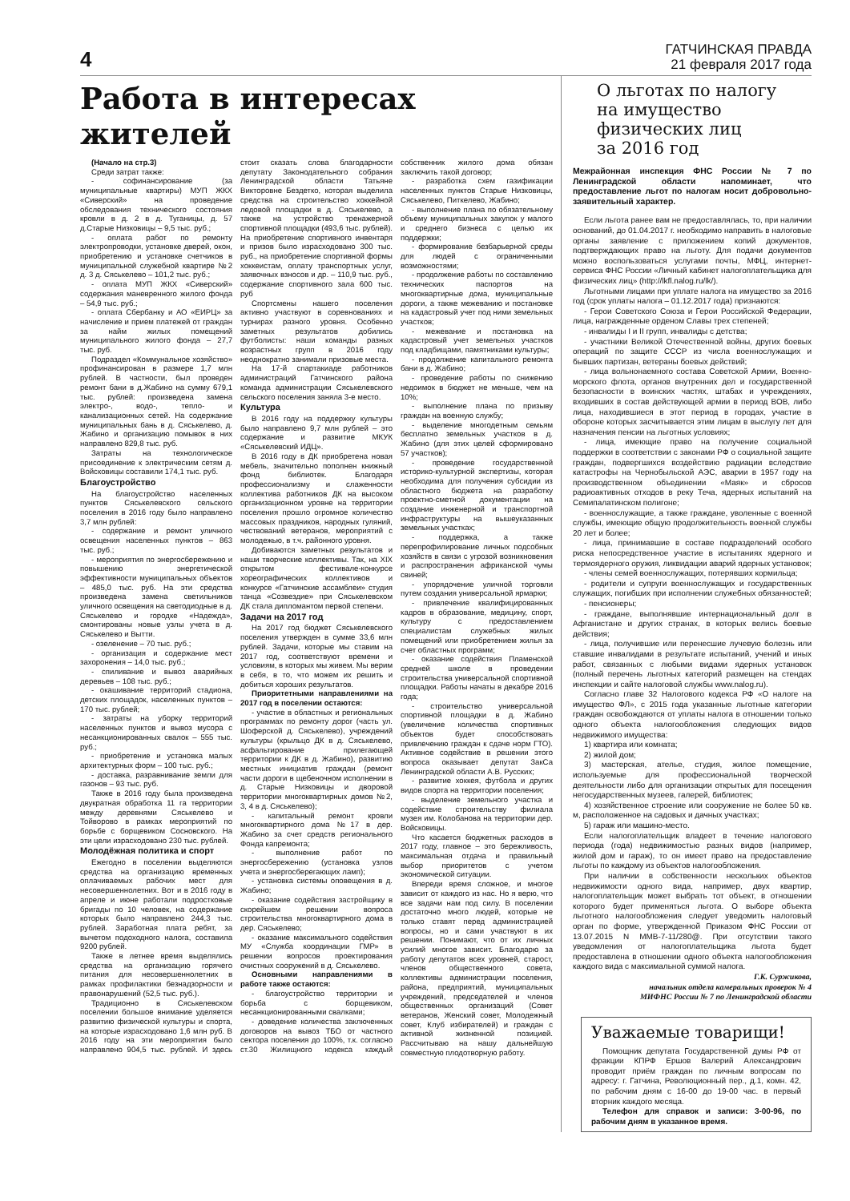4
ГАТЧИНСКАЯ ПРАВДА
21 февраля 2017 года
Работа в интересах жителей
(Начало на стр.3)
Среди затрат также:
- софинансирование (за муниципальные квартиры) МУП ЖКХ «Сиверский» на проведение обследования технического состояния кровли в д. 2 в д. Туганицы, д. 57 д.Старые Низковицы – 9,5 тыс. руб.;
- оплата работ по ремонту электропроводки, установке дверей, окон, приобретению и установке счетчиков в муниципальной служебной квартире №2 д. 3 д. Сяськелево – 101,2 тыс. руб.;
- оплата МУП ЖКХ «Сиверский» содержания маневренного жилого фонда – 54,9 тыс. руб.;
- оплата Сбербанку и АО «ЕИРЦ» за начисление и прием платежей от граждан за найм жилых помещений муниципального жилого фонда – 27,7 тыс. руб.
Подраздел «Коммунальное хозяйство» профинансирован в размере 1,7 млн рублей. В частности, был проведен ремонт бани в д.Жабино на сумму 679,1 тыс. рублей: произведена замена электро-, водо-, тепло- и канализационных сетей. На содержание муниципальных бань в д. Сяськелево, д. Жабино и организацию помывок в них направлено 829,8 тыс. руб.
Затраты на технологическое присоединение к электрическим сетям д. Войсковицы составили 174,1 тыс. руб.
Благоустройство
На благоустройство населенных пунктов Сяськелевского сельского поселения в 2016 году было направлено 3,7 млн рублей:
- содержание и ремонт уличного освещения населенных пунктов – 863 тыс. руб.;
- мероприятия по энергосбережению и повышению энергетической эффективности муниципальных объектов – 485,0 тыс. руб. На эти средства произведена замена светильников уличного освещения на светодиодные в д. Сяськелево и городке «Надежда», смонтированы новые узлы учета в д. Сяськелево и Вытти.
- озеленение – 70 тыс. руб.;
- организация и содержание мест захоронения – 14,0 тыс. руб.;
- спиливание и вывоз аварийных деревьев – 108 тыс. руб.;
- окашивание территорий стадиона, детских площадок, населенных пунктов – 170 тыс. рублей;
- затраты на уборку территорий населенных пунктов и вывоз мусора с несанкционированных свалок – 555 тыс. руб.;
- приобретение и установка малых архитектурных форм – 100 тыс. руб.;
- доставка, разравнивание земли для газонов – 93 тыс. руб.
Также в 2016 году была произведена двукратная обработка 11 га территории между деревнями Сяськелево и Тойворово в рамках мероприятий по борьбе с борщевиком Сосновского. На эти цели израсходовано 230 тыс. рублей.
Молодёжная политика и спорт
Ежегодно в поселении выделяются средства на организацию временных оплачиваемых рабочих мест для несовершеннолетних. Вот и в 2016 году в апреле и июне работали подростковые бригады по 10 человек, на содержание которых было направлено 244,3 тыс. рублей. Заработная плата ребят, за вычетом подоходного налога, составила 9200 рублей.
Также в летнее время выделялись средства на организацию горячего питания для несовершеннолетних в рамках профилактики безнадзорности и правонарушений (52,5 тыс. руб.).
Традиционно в Сяськелевском поселении большое внимание уделяется развитию физической культуры и спорта, на которые израсходовано 1,6 млн руб. В 2016 году на эти мероприятия было направлено 904,5 тыс. рублей. И здесь стоит сказать слова благодарности депутату Законодательного собрания Ленинградской области Татьяне Викторовне Бездетко, которая выделила средства на строительство хоккейной ледовой площадки в д. Сяськелево, а также на устройство тренажерной спортивной площадки (493,6 тыс. рублей). На приобретение спортивного инвентаря и призов было израсходовано 300 тыс. руб., на приобретение спортивной формы хоккеистам, оплату транспортных услуг, заявочных взносов и др. – 110,9 тыс. руб., содержание спортивного зала 600 тыс. руб
Спортсмены нашего поселения активно участвуют в соревнованиях и турнирах разного уровня. Особенно заметных результатов добились футболисты: наши команды разных возрастных групп в 2016 году неоднократно занимали призовые места.
На 17-й спартакиаде работников администраций Гатчинского района команда администрации Сяськелевского сельского поселения заняла 3-е место.
Культура
В 2016 году на поддержку культуры было направлено 9,7 млн рублей – это содержание и развитие МКУК «Сяськелевский ИДЦ».
В 2016 году в ДК приобретена новая мебель, значительно пополнен книжный фонд библиотек. Благодаря профессионализму и слаженности коллектива работников ДК на высоком организационном уровне на территории поселения прошло огромное количество массовых праздников, народных гуляний, чествований ветеранов, мероприятий с молодежью, в т.ч. районного уровня.
Добиваются заметных результатов и наши творческие коллективы. Так, на XIX открытом фестивале-конкурсе хореографических коллективов и конкурсе «Гатчинские ассамблеи» студия танца «Созвездие» при Сяськелевском ДК стала дипломантом первой степени.
Задачи на 2017 год
На 2017 год бюджет Сяськелевского поселения утвержден в сумме 33,6 млн рублей. Задачи, которые мы ставим на 2017 год, соответствуют времени и условиям, в которых мы живем. Мы верим в себя, в то, что можем их решить и добиться хороших результатов.
Приоритетными направлениями на 2017 год в поселении остаются:
- участие в областных и региональных программах по ремонту дорог (часть ул. Шоферской д. Сяськелево), учреждений культуры (крыльцо ДК в д. Сяськелево, асфальтирование прилегающей территории к ДК в д. Жабино), развитию местных инициатив граждан (ремонт части дороги в щебеночном исполнении в д. Старые Низковицы и дворовой территории многоквартирных домов №2, 3, 4 в д. Сяськелево);
- капитальный ремонт кровли многоквартирного дома №17 в дер. Жабино за счет средств регионального Фонда капремонта;
- выполнение работ по энергосбережению (установка узлов учета и энергосберегающих ламп);
- установка системы оповещения в д. Жабино;
- оказание содействия застройщику в скорейшем решении вопроса строительства многоквартирного дома в дер. Сяськелево;
- оказание максимального содействия МУ «Служба координации ГМР» в решении вопросов проектирования очистных сооружений в д. Сяськелево.
Основными направлениями в работе также остаются:
- благоустройство территории и борьба с борщевиком, несанкционированными свалками;
- доведение количества заключенных договоров на вывоз ТБО от частного сектора поселения до 100%, т.к. согласно ст.30 Жилищного кодекса каждый собственник жилого дома обязан заключить такой договор;
- разработка схем газификации населенных пунктов Старые Низковицы, Сяськелево, Питкелево, Жабино;
- выполнение плана по обязательному объему муниципальных закупок у малого и среднего бизнеса с целью их поддержки;
- формирование безбарьерной среды для людей с ограниченными возможностями;
- продолжение работы по составлению технических паспортов на многоквартирные дома, муниципальные дороги, а также межеванию и постановке на кадастровый учет под ними земельных участков;
- межевание и постановка на кадастровый учет земельных участков под кладбищами, памятниками культуры;
- продолжение капитального ремонта бани в д. Жабино;
- проведение работы по снижению недоимок в бюджет не меньше, чем на 10%;
- выполнение плана по призыву граждан на военную службу;
- выделение многодетным семьям бесплатно земельных участков в д. Жабино (для этих целей сформировано 57 участков);
- проведение государственной историко-культурной экспертизы, которая необходима для получения субсидии из областного бюджета на разработку проектно-сметной документации на создание инженерной и транспортной инфраструктуры на вышеуказанных земельных участках;
- поддержка, а также перепрофилирование личных подсобных хозяйств в связи с угрозой возникновения и распространения африканской чумы свиней;
- упорядочение уличной торговли путем создания универсальной ярмарки;
- привлечение квалифицированных кадров в образование, медицину, спорт, культуру с предоставлением специалистам служебных жилых помещений или приобретением жилья за счет областных программ;
- оказание содействия Пламенской средней школе в проведении строительства универсальной спортивной площадки. Работы начаты в декабре 2016 года;
- строительство универсальной спортивной площадки в д. Жабино (увеличение количества спортивных объектов будет способствовать привлечению граждан к сдаче норм ГТО). Активное содействие в решении этого вопроса оказывает депутат ЗакСа Ленинградской области А.В. Русских;
- развитие хоккея, футбола и других видов спорта на территории поселения;
- выделение земельного участка и содействие строительству филиала музея им. Колобанова на территории дер. Войсковицы.
Что касается бюджетных расходов в 2017 году, главное – это бережливость, максимальная отдача и правильный выбор приоритетов с учетом экономической ситуации.
Впереди время сложное, и многое зависит от каждого из нас. Но я верю, что все задачи нам под силу. В поселении достаточно много людей, которые не только ставят перед администрацией вопросы, но и сами участвуют в их решении. Понимают, что от их личных усилий многое зависит. Благодарю за работу депутатов всех уровней, старост, членов общественного совета, коллективы администрации поселения, района, предприятий, муниципальных учреждений, председателей и членов общественных организаций (Совет ветеранов, Женский совет, Молодежный совет, Клуб избирателей) и граждан с активной жизненной позицией. Рассчитываю на нашу дальнейшую совместную плодотворную работу.
О льготах по налогу
на имущество физических лиц
за 2016 год
Межрайонная инспекция ФНС России № 7 по Ленинградской области напоминает, что предоставление льгот по налогам носит добровольно-заявительный характер.
Если льгота ранее вам не предоставлялась, то, при наличии оснований, до 01.04.2017 г. необходимо направить в налоговые органы заявление с приложением копий документов, подтверждающих право на льготу. Для подачи документов можно воспользоваться услугами почты, МФЦ, интернет-сервиса ФНС России «Личный кабинет налогоплательщика для физических лиц» (http://lkfl.nalog.ru/lk/).
Льготными лицами при уплате налога на имущество за 2016 год (срок уплаты налога – 01.12.2017 года) признаются:
- Герои Советского Союза и Герои Российской Федерации, лица, награжденные орденом Славы трех степеней;
- инвалиды I и II групп, инвалиды с детства;
- участники Великой Отечественной войны, других боевых операций по защите СССР из числа военнослужащих и бывших партизан, ветераны боевых действий;
- лица вольнонаемного состава Советской Армии, Военно-морского флота, органов внутренних дел и государственной безопасности в воинских частях, штабах и учреждениях, входивших в состав действующей армии в период ВОВ, либо лица, находившиеся в этот период в городах, участие в обороне которых засчитывается этим лицам в выслугу лет для назначения пенсии на льготных условиях;
- лица, имеющие право на получение социальной поддержки в соответствии с законами РФ о социальной защите граждан, подвергшихся воздействию радиации вследствие катастрофы на Чернобыльской АЭС, аварии в 1957 году на производственном объединении «Маяк» и сбросов радиоактивных отходов в реку Теча, ядерных испытаний на Семипалатинском полигоне;
- военнослужащие, а также граждане, уволенные с военной службы, имеющие общую продолжительность военной службы 20 лет и более;
- лица, принимавшие в составе подразделений особого риска непосредственное участие в испытаниях ядерного и термоядерного оружия, ликвидации аварий ядерных установок;
- члены семей военнослужащих, потерявших кормильца;
- родители и супруги военнослужащих и государственных служащих, погибших при исполнении служебных обязанностей;
- пенсионеры;
- граждане, выполнявшие интернациональный долг в Афганистане и других странах, в которых велись боевые действия;
- лица, получившие или перенесшие лучевую болезнь или ставшие инвалидами в результате испытаний, учений и иных работ, связанных с любыми видами ядерных установок (полный перечень льготных категорий размещен на стендах инспекции и сайте налоговой службы www.nalog.ru).
Согласно главе 32 Налогового кодекса РФ «О налоге на имущество ФЛ», с 2015 года указанные льготные категории граждан освобождаются от уплаты налога в отношении только одного объекта налогообложения следующих видов недвижимого имущества:
1) квартира или комната;
2) жилой дом;
3) мастерская, ателье, студия, жилое помещение, используемые для профессиональной творческой деятельности либо для организации открытых для посещения негосударственных музеев, галерей, библиотек;
4) хозяйственное строение или сооружение не более 50 кв. м, расположенное на садовых и дачных участках;
5) гараж или машино-место.
Если налогоплательщик владеет в течение налогового периода (года) недвижимостью разных видов (например, жилой дом и гараж), то он имеет право на предоставление льготы по каждому из объектов налогообложения.
При наличии в собственности нескольких объектов недвижимости одного вида, например, двух квартир, налогоплательщик может выбрать тот объект, в отношении которого будет применяться льгота. О выборе объекта льготного налогообложения следует уведомить налоговый орган по форме, утвержденной Приказом ФНС России от 13.07.2015 N ММВ-7-11/280@. При отсутствии такого уведомления от налогоплательщика льгота будет предоставлена в отношении одного объекта налогообложения каждого вида с максимальной суммой налога.
Г.К. Суржикова,
начальник отдела камеральных проверок № 4
МИФНС России № 7 по Ленинградской области
Уважаемые товарищи!
Помощник депутата Государственной думы РФ от фракции КПРФ Ершов Валерий Александрович проводит приём граждан по личным вопросам по адресу: г. Гатчина, Революционный пер., д.1, комн. 42, по рабочим дням с 16-00 до 19-00 час. в первый вторник каждого месяца.
Телефон для справок и записи: 3-00-96, по рабочим дням в указанное время.